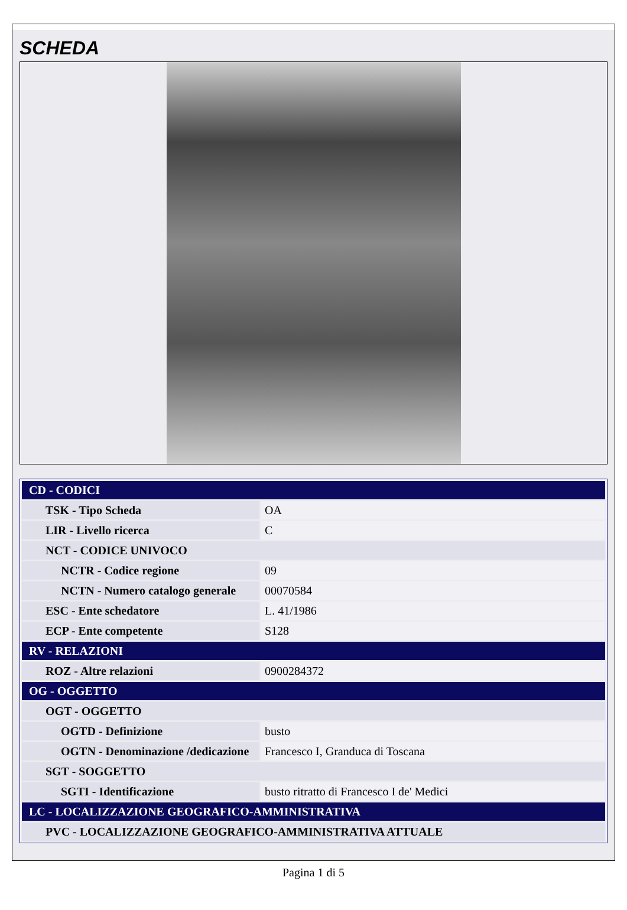SCHEDA
| CD - CODICI | |
| TSK - Tipo Scheda | OA |
| LIR - Livello ricerca | C |
| NCT - CODICE UNIVOCO | |
| NCTR - Codice regione | 09 |
| NCTN - Numero catalogo generale | 00070584 |
| ESC - Ente schedatore | L. 41/1986 |
| ECP - Ente competente | S128 |
| RV - RELAZIONI | |
| ROZ - Altre relazioni | 0900284372 |
| OG - OGGETTO | |
| OGT - OGGETTO | |
| OGTD - Definizione | busto |
| OGTN - Denominazione /dedicazione | Francesco I, Granduca di Toscana |
| SGT - SOGGETTO | |
| SGTI - Identificazione | busto ritratto di Francesco I de' Medici |
| LC - LOCALIZZAZIONE GEOGRAFICO-AMMINISTRATIVA | |
| PVC - LOCALIZZAZIONE GEOGRAFICO-AMMINISTRATIVA ATTUALE | |
Pagina 1 di 5